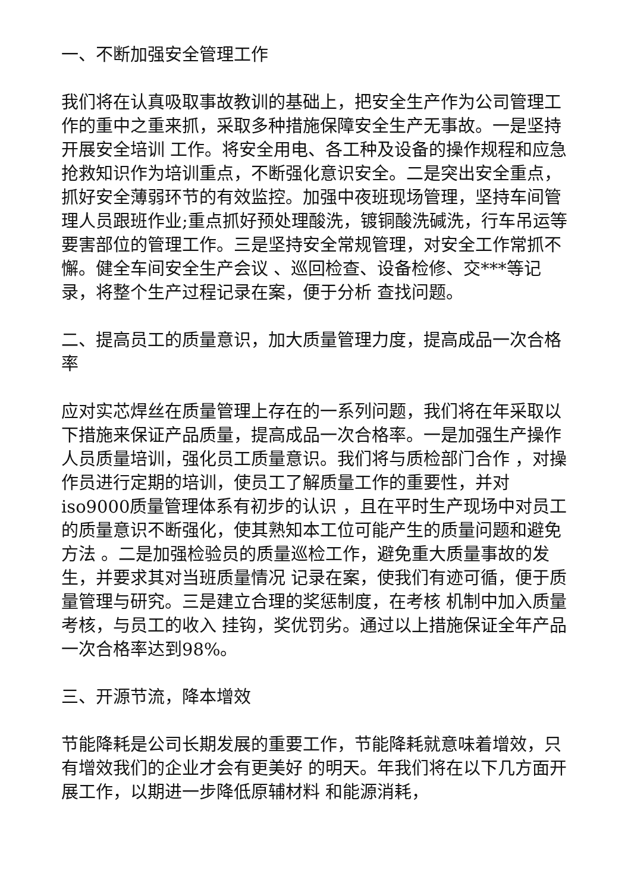一、不断加强安全管理工作
我们将在认真吸取事故教训的基础上，把安全生产作为公司管理工作的重中之重来抓，采取多种措施保障安全生产无事故。一是坚持 开展安全培训 工作。将安全用电、各工种及设备的操作规程和应急抢救知识作为培训重点，不断强化意识安全。二是突出安全重点，抓好安全薄弱环节的有效监控。加强中夜班现场管理，坚持车间管理人员跟班作业;重点抓好预处理酸洗，镀铜酸洗碱洗，行车吊运等要害部位的管理工作。三是坚持安全常规管理，对安全工作常抓不懈。健全车间安全生产会议 、巡回检查、设备检修、交***等记录，将整个生产过程记录在案，便于分析 查找问题。
二、提高员工的质量意识，加大质量管理力度，提高成品一次合格率
应对实芯焊丝在质量管理上存在的一系列问题，我们将在年采取以下措施来保证产品质量，提高成品一次合格率。一是加强生产操作人员质量培训，强化员工质量意识。我们将与质检部门合作 ，对操作员进行定期的培训，使员工了解质量工作的重要性，并对iso9000质量管理体系有初步的认识 ，且在平时生产现场中对员工的质量意识不断强化，使其熟知本工位可能产生的质量问题和避免方法 。二是加强检验员的质量巡检工作，避免重大质量事故的发生，并要求其对当班质量情况 记录在案，使我们有迹可循，便于质量管理与研究。三是建立合理的奖惩制度，在考核 机制中加入质量考核，与员工的收入 挂钩，奖优罚劣。通过以上措施保证全年产品一次合格率达到98%。
三、开源节流，降本增效
节能降耗是公司长期发展的重要工作，节能降耗就意味着增效，只有增效我们的企业才会有更美好 的明天。年我们将在以下几方面开展工作，以期进一步降低原辅材料 和能源消耗，